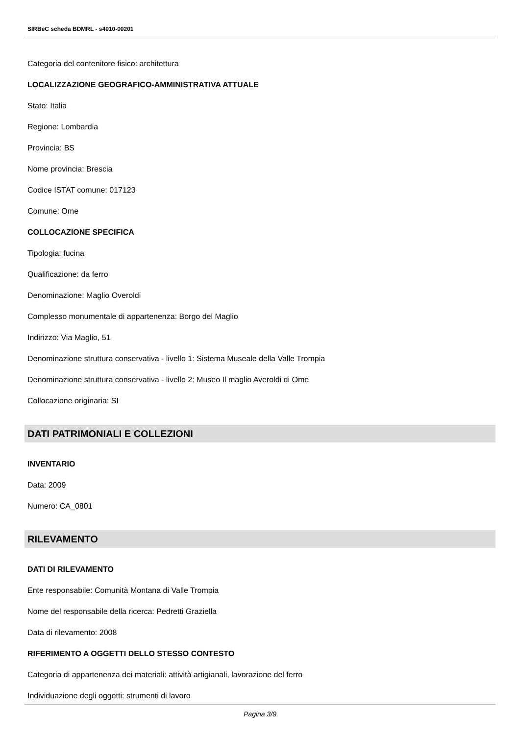SIRBeC scheda BDMRL - s4010-00201
Categoria del contenitore fisico: architettura
LOCALIZZAZIONE GEOGRAFICO-AMMINISTRATIVA ATTUALE
Stato: Italia
Regione: Lombardia
Provincia: BS
Nome provincia: Brescia
Codice ISTAT comune: 017123
Comune: Ome
COLLOCAZIONE SPECIFICA
Tipologia: fucina
Qualificazione: da ferro
Denominazione: Maglio Overoldi
Complesso monumentale di appartenenza: Borgo del Maglio
Indirizzo: Via Maglio, 51
Denominazione struttura conservativa - livello 1: Sistema Museale della Valle Trompia
Denominazione struttura conservativa - livello 2: Museo Il maglio Averoldi di Ome
Collocazione originaria: SI
DATI PATRIMONIALI E COLLEZIONI
INVENTARIO
Data: 2009
Numero: CA_0801
RILEVAMENTO
DATI DI RILEVAMENTO
Ente responsabile: Comunità Montana di Valle Trompia
Nome del responsabile della ricerca: Pedretti Graziella
Data di rilevamento: 2008
RIFERIMENTO A OGGETTI DELLO STESSO CONTESTO
Categoria di appartenenza dei materiali: attività artigianali, lavorazione del ferro
Individuazione degli oggetti: strumenti di lavoro
Pagina 3/9